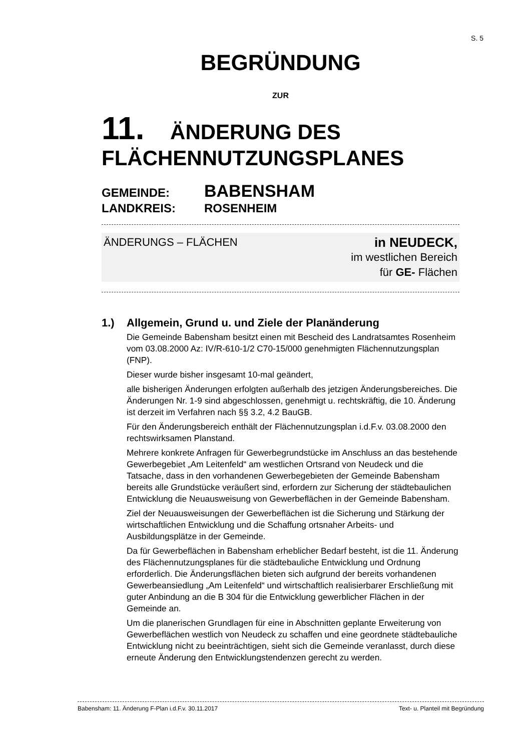S. 5
BEGRÜNDUNG
ZUR
11. ÄNDERUNG DES
FLÄCHENNUTZUNGSPLANES
GEMEINDE: BABENSHAM
LANDKREIS: ROSENHEIM
ÄNDERUNGS – FLÄCHEN in NEUDECK,
im westlichen Bereich
für GE- Flächen
1.) Allgemein, Grund u. und Ziele der Planänderung
Die Gemeinde Babensham besitzt einen mit Bescheid des Landratsamtes Rosenheim vom 03.08.2000 Az: IV/R-610-1/2 C70-15/000 genehmigten Flächennutzungsplan (FNP).
Dieser wurde bisher insgesamt 10-mal geändert,
alle bisherigen Änderungen erfolgten außerhalb des jetzigen Änderungsbereiches. Die Änderungen Nr. 1-9 sind abgeschlossen, genehmigt u. rechtskräftig, die 10. Änderung ist derzeit im Verfahren nach §§ 3.2, 4.2 BauGB.
Für den Änderungsbereich enthält der Flächennutzungsplan i.d.F.v. 03.08.2000 den rechtswirksamen Planstand.
Mehrere konkrete Anfragen für Gewerbegrundstücke im Anschluss an das bestehende Gewerbegebiet „Am Leitenfeld“ am westlichen Ortsrand von Neudeck und die Tatsache, dass in den vorhandenen Gewerbegebieten der Gemeinde Babensham bereits alle Grundstücke veräußert sind, erfordern zur Sicherung der städtebaulichen Entwicklung die Neuausweisung von Gewerbeflächen in der Gemeinde Babensham.
Ziel der Neuausweisungen der Gewerbeflächen ist die Sicherung und Stärkung der wirtschaftlichen Entwicklung und die Schaffung ortsnaher Arbeits- und Ausbildungsplätze in der Gemeinde.
Da für Gewerbeflächen in Babensham erheblicher Bedarf besteht, ist die 11. Änderung des Flächennutzungsplanes für die städtebauliche Entwicklung und Ordnung erforderlich. Die Änderungsflächen bieten sich aufgrund der bereits vorhandenen Gewerbeansiedlung „Am Leitenfeld“ und wirtschaftlich realisierbarer Erschließung mit guter Anbindung an die B 304 für die Entwicklung gewerblicher Flächen in der Gemeinde an.
Um die planerischen Grundlagen für eine in Abschnitten geplante Erweiterung von Gewerbeflächen westlich von Neudeck zu schaffen und eine geordnete städtebauliche Entwicklung nicht zu beeinträchtigen, sieht sich die Gemeinde veranlasst, durch diese erneute Änderung den Entwicklungstendenzen gerecht zu werden.
Babensham: 11. Änderung F-Plan i.d.F.v. 30.11.2017 Text- u. Planteil mit Begründung